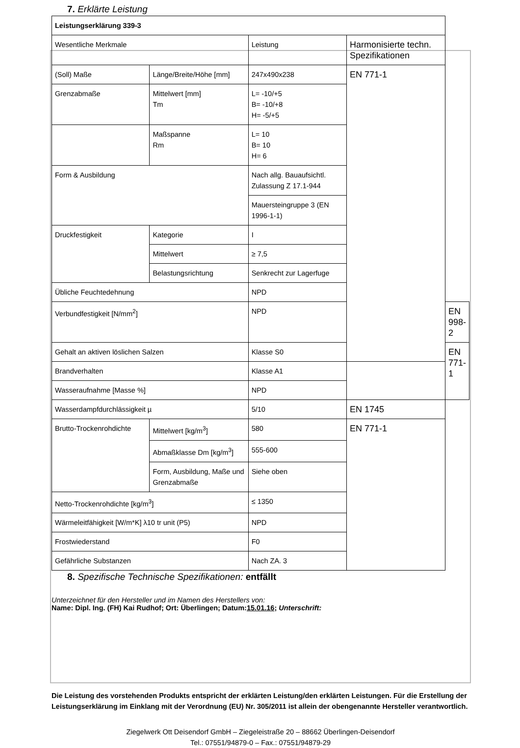7. Erklärte Leistung
| Leistungserklärung 339-3 | | | | |
| Wesentliche Merkmale | | Leistung | Harmonisierte techn. Spezifikationen | |
| (Soll) Maße | Länge/Breite/Höhe [mm] | 247x490x238 | EN 771-1 | |
| Grenzabmaße | Mittelwert [mm] Tm | L= -10/+5 B= -10/+8 H= -5/+5 | | |
| | Maßspanne Rm | L= 10 B= 10 H= 6 | | |
| Form & Ausbildung | | Nach allg. Bauaufsichtl. Zulassung Z 17.1-944 | | |
| | | Mauersteingruppe 3 (EN 1996-1-1) | | |
| Druckfestigkeit | Kategorie | I | | |
| | Mittelwert | ≥ 7,5 | | |
| | Belastungsrichtung | Senkrecht zur Lagerfuge | | |
| Übliche Feuchtedehnung | | NPD | | |
| Verbundfestigkeit [N/mm<sup>2</sup>] | | NPD | | EN 998-2 |
| Gehalt an aktiven löslichen Salzen | | Klasse S0 | | EN 771-1 |
| Brandverhalten | | Klasse A1 | | |
| Wasseraufnahme [Masse %] | | NPD | | |
| Wasserdampfdurchlässigkeit µ | | 5/10 | EN 1745 | |
| Brutto-Trockenrohdichte | Mittelwert [kg/m<sup>3</sup>] | 580 | EN 771-1 | |
| | Abmaßklasse Dm [kg/m<sup>3</sup>] | 555-600 | | |
| | Form, Ausbildung, Maße und Grenzabmaße | Siehe oben | | |
| Netto-Trockenrohdichte [kg/m<sup>3</sup>] | | ≤ 1350 | | |
| Wärmeleitfähigkeit [W/m*K] λ10 tr unit (P5) | | NPD | | |
| Frostwiederstand | | F0 | | |
| Gefährliche Substanzen | | Nach ZA. 3 | | |
8. Spezifische Technische Spezifikationen: entfällt
Unterzeichnet für den Hersteller und im Namen des Herstellers von:
Name: Dipl. Ing. (FH) Kai Rudhof; Ort: Überlingen; Datum:15.01.16; Unterschrift:
Die Leistung des vorstehenden Produkts entspricht der erklärten Leistung/den erklärten Leistungen. Für die Erstellung der Leistungserklärung im Einklang mit der Verordnung (EU) Nr. 305/2011 ist allein der obengenannte Hersteller verantwortlich.
Ziegelwerk Ott Deisendorf GmbH – Ziegeleistraße 20 – 88662 Überlingen-Deisendorf
Tel.: 07551/94879-0 – Fax.: 07551/94879-29